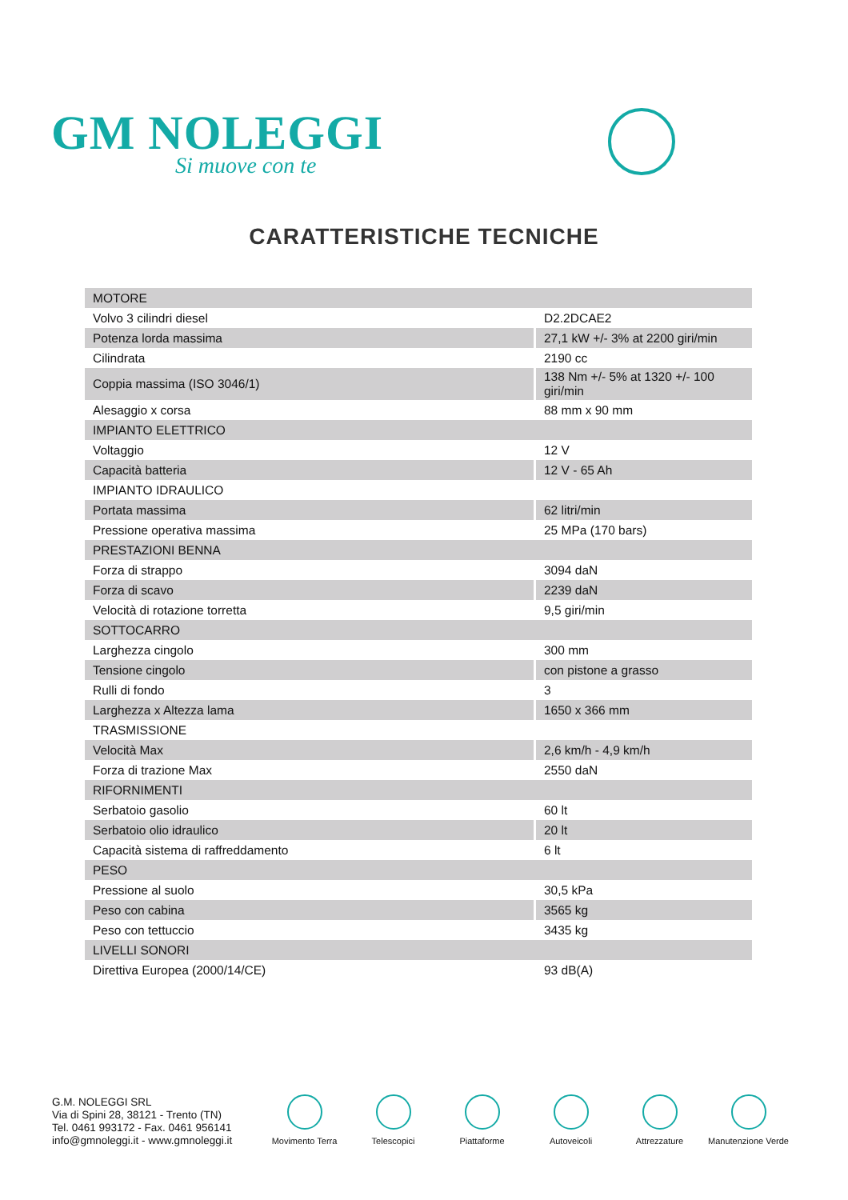GM NOLEGGI
Si muove con te
CARATTERISTICHE TECNICHE
| MOTORE | |
| Volvo 3 cilindri diesel | D2.2DCAE2 |
| Potenza lorda massima | 27,1 kW +/- 3% at 2200 giri/min |
| Cilindrata | 2190 cc |
| Coppia massima (ISO 3046/1) | 138 Nm +/- 5% at 1320 +/- 100 giri/min |
| Alesaggio x corsa | 88 mm x 90 mm |
| IMPIANTO ELETTRICO | |
| Voltaggio | 12 V |
| Capacità batteria | 12 V - 65 Ah |
| IMPIANTO IDRAULICO | |
| Portata massima | 62 litri/min |
| Pressione operativa massima | 25 MPa (170 bars) |
| PRESTAZIONI BENNA | |
| Forza di strappo | 3094 daN |
| Forza di scavo | 2239 daN |
| Velocità di rotazione torretta | 9,5 giri/min |
| SOTTOCARRO | |
| Larghezza cingolo | 300 mm |
| Tensione cingolo | con pistone a grasso |
| Rulli di fondo | 3 |
| Larghezza x Altezza lama | 1650 x 366 mm |
| TRASMISSIONE | |
| Velocità Max | 2,6 km/h - 4,9 km/h |
| Forza di trazione Max | 2550 daN |
| RIFORNIMENTI | |
| Serbatoio gasolio | 60 lt |
| Serbatoio olio idraulico | 20 lt |
| Capacità sistema di raffreddamento | 6 lt |
| PESO | |
| Pressione al suolo | 30,5 kPa |
| Peso con cabina | 3565 kg |
| Peso con tettuccio | 3435 kg |
| LIVELLI SONORI | |
| Direttiva Europea (2000/14/CE) | 93 dB(A) |
G.M. NOLEGGI SRL
Via di Spini 28, 38121 - Trento (TN)
Tel. 0461 993172 - Fax. 0461 956141
info@gmnoleggi.it - www.gmnoleggi.it
Movimento Terra Telescopici Piattaforme Autoveicoli Attrezzature Manutenzione Verde